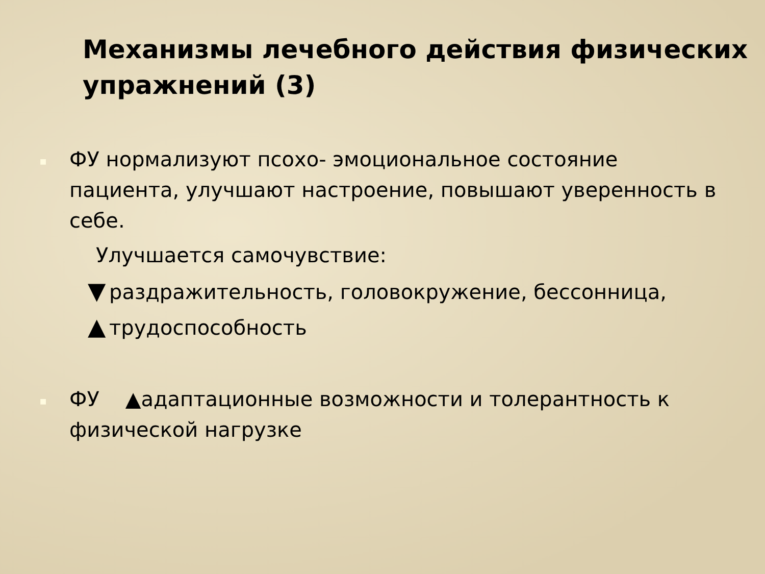Механизмы лечебного действия физических упражнений (3)
■ ФУ нормализуют псохо- эмоциональное состояние пациента, улучшают настроение, повышают уверенность в себе.
Улучшается самочувствие:
▼ раздражительность, головокружение, бессонница,
▲ трудоспособность
■ ФУ ▲адаптационные возможности и толерантность к физической нагрузке